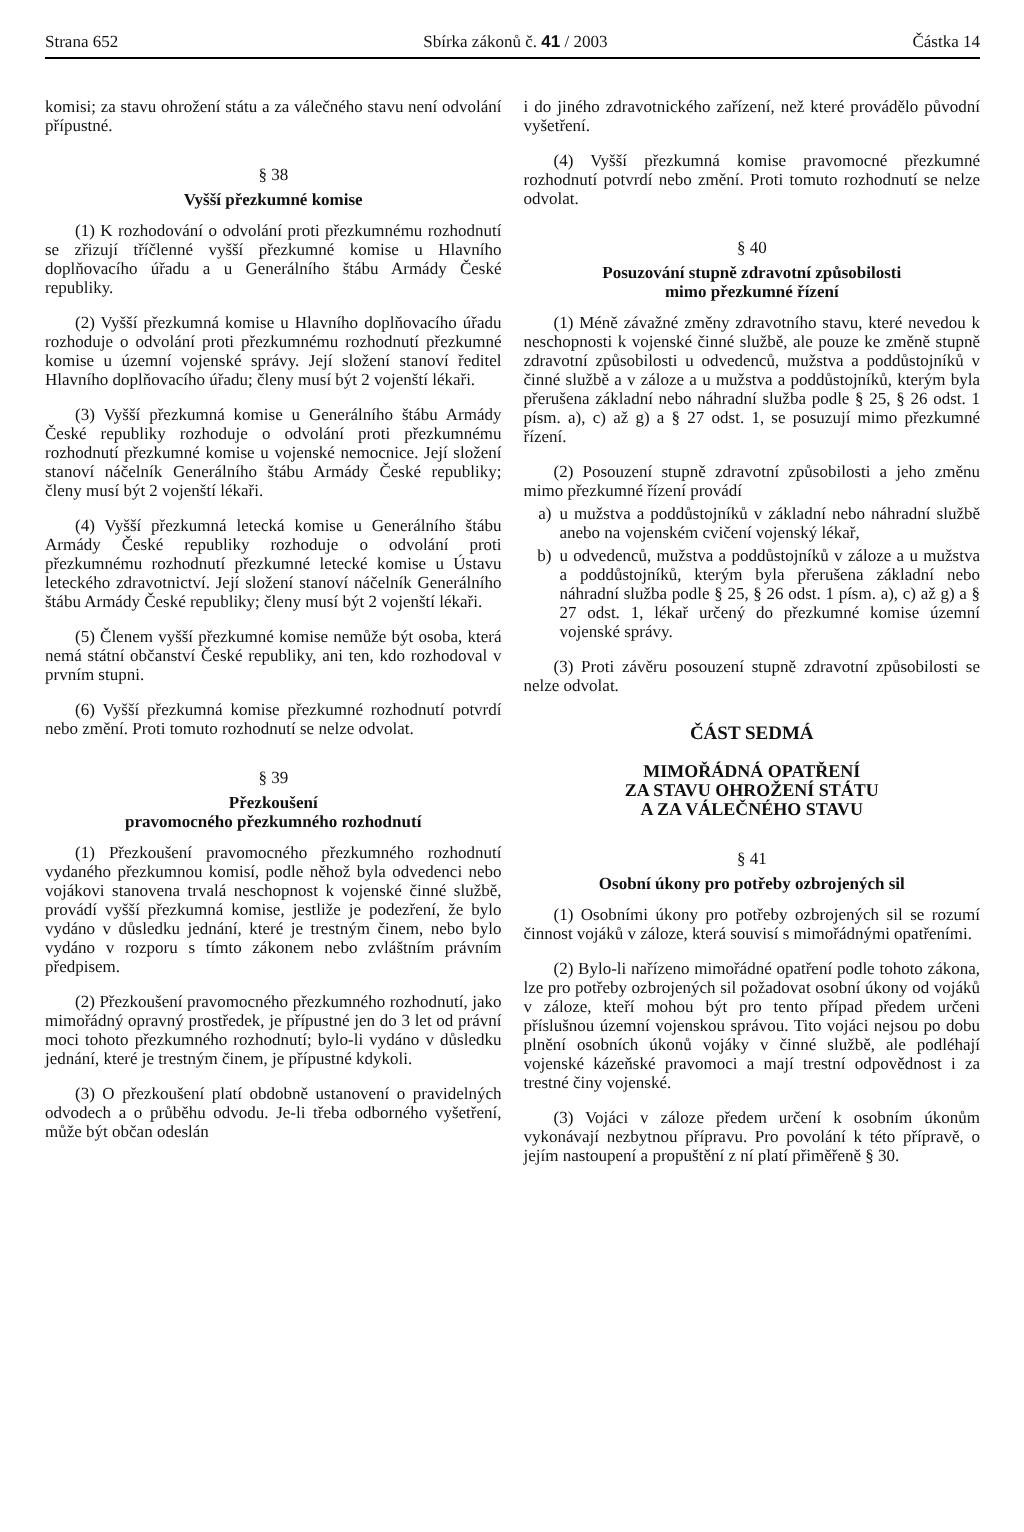Strana 652 Sbírka zákonů č. 41 / 2003 Částka 14
komisi; za stavu ohrožení státu a za válečného stavu není odvolání přípustné.
§ 38
Vyšší přezkumné komise
(1) K rozhodování o odvolání proti přezkumnému rozhodnutí se zřizují tříčlenné vyšší přezkumné komise u Hlavního doplňovacího úřadu a u Generálního štábu Armády České republiky.
(2) Vyšší přezkumná komise u Hlavního doplňovacího úřadu rozhoduje o odvolání proti přezkumnému rozhodnutí přezkumné komise u územní vojenské správy. Její složení stanoví ředitel Hlavního doplňovacího úřadu; členy musí být 2 vojenští lékaři.
(3) Vyšší přezkumná komise u Generálního štábu Armády České republiky rozhoduje o odvolání proti přezkumnému rozhodnutí přezkumné komise u vojenské nemocnice. Její složení stanoví náčelník Generálního štábu Armády České republiky; členy musí být 2 vojenští lékaři.
(4) Vyšší přezkumná letecká komise u Generálního štábu Armády České republiky rozhoduje o odvolání proti přezkumnému rozhodnutí přezkumné letecké komise u Ústavu leteckého zdravotnictví. Její složení stanoví náčelník Generálního štábu Armády České republiky; členy musí být 2 vojenští lékaři.
(5) Členem vyšší přezkumné komise nemůže být osoba, která nemá státní občanství České republiky, ani ten, kdo rozhodoval v prvním stupni.
(6) Vyšší přezkumná komise přezkumné rozhodnutí potvrdí nebo změní. Proti tomuto rozhodnutí se nelze odvolat.
§ 39
Přezkoušení
pravomocného přezkumného rozhodnutí
(1) Přezkoušení pravomocného přezkumného rozhodnutí vydaného přezkumnou komisí, podle něhož byla odvedenci nebo vojákovi stanovena trvalá neschopnost k vojenské činné službě, provádí vyšší přezkumná komise, jestliže je podezření, že bylo vydáno v důsledku jednání, které je trestným činem, nebo bylo vydáno v rozporu s tímto zákonem nebo zvláštním právním předpisem.
(2) Přezkoušení pravomocného přezkumného rozhodnutí, jako mimořádný opravný prostředek, je přípustné jen do 3 let od právní moci tohoto přezkumného rozhodnutí; bylo-li vydáno v důsledku jednání, které je trestným činem, je přípustné kdykoli.
(3) O přezkoušení platí obdobně ustanovení o pravidelných odvodech a o průběhu odvodu. Je-li třeba odborného vyšetření, může být občan odeslán
i do jiného zdravotnického zařízení, než které provádělo původní vyšetření.
(4) Vyšší přezkumná komise pravomocné přezkumné rozhodnutí potvrdí nebo změní. Proti tomuto rozhodnutí se nelze odvolat.
§ 40
Posuzování stupně zdravotní způsobilosti
mimo přezkumné řízení
(1) Méně závažné změny zdravotního stavu, které nevedou k neschopnosti k vojenské činné službě, ale pouze ke změně stupně zdravotní způsobilosti u odvedenců, mužstva a poddůstojníků v činné službě a v záloze a u mužstva a poddůstojníků, kterým byla přerušena základní nebo náhradní služba podle § 25, § 26 odst. 1 písm. a), c) až g) a § 27 odst. 1, se posuzují mimo přezkumné řízení.
(2) Posouzení stupně zdravotní způsobilosti a jeho změnu mimo přezkumné řízení provádí
a) u mužstva a poddůstojníků v základní nebo náhradní službě anebo na vojenském cvičení vojenský lékař,
b) u odvedenců, mužstva a poddůstojníků v záloze a u mužstva a poddůstojníků, kterým byla přerušena základní nebo náhradní služba podle § 25, § 26 odst. 1 písm. a), c) až g) a § 27 odst. 1, lékař určený do přezkumné komise územní vojenské správy.
(3) Proti závěru posouzení stupně zdravotní způsobilosti se nelze odvolat.
ČÁST SEDMÁ
MIMOŘÁDNÁ OPATŘENÍ
ZA STAVU OHROŽENÍ STÁTU
A ZA VÁLEČNÉHO STAVU
§ 41
Osobní úkony pro potřeby ozbrojených sil
(1) Osobními úkony pro potřeby ozbrojených sil se rozumí činnost vojáků v záloze, která souvisí s mimořádnými opatřeními.
(2) Bylo-li nařízeno mimořádné opatření podle tohoto zákona, lze pro potřeby ozbrojených sil požadovat osobní úkony od vojáků v záloze, kteří mohou být pro tento případ předem určeni příslušnou územní vojenskou správou. Tito vojáci nejsou po dobu plnění osobních úkonů vojáky v činné službě, ale podléhají vojenské kázeňské pravomoci a mají trestní odpovědnost i za trestné činy vojenské.
(3) Vojáci v záloze předem určení k osobním úkonům vykonávají nezbytnou přípravu. Pro povolání k této přípravě, o jejím nastoupení a propuštění z ní platí přiměřeně § 30.